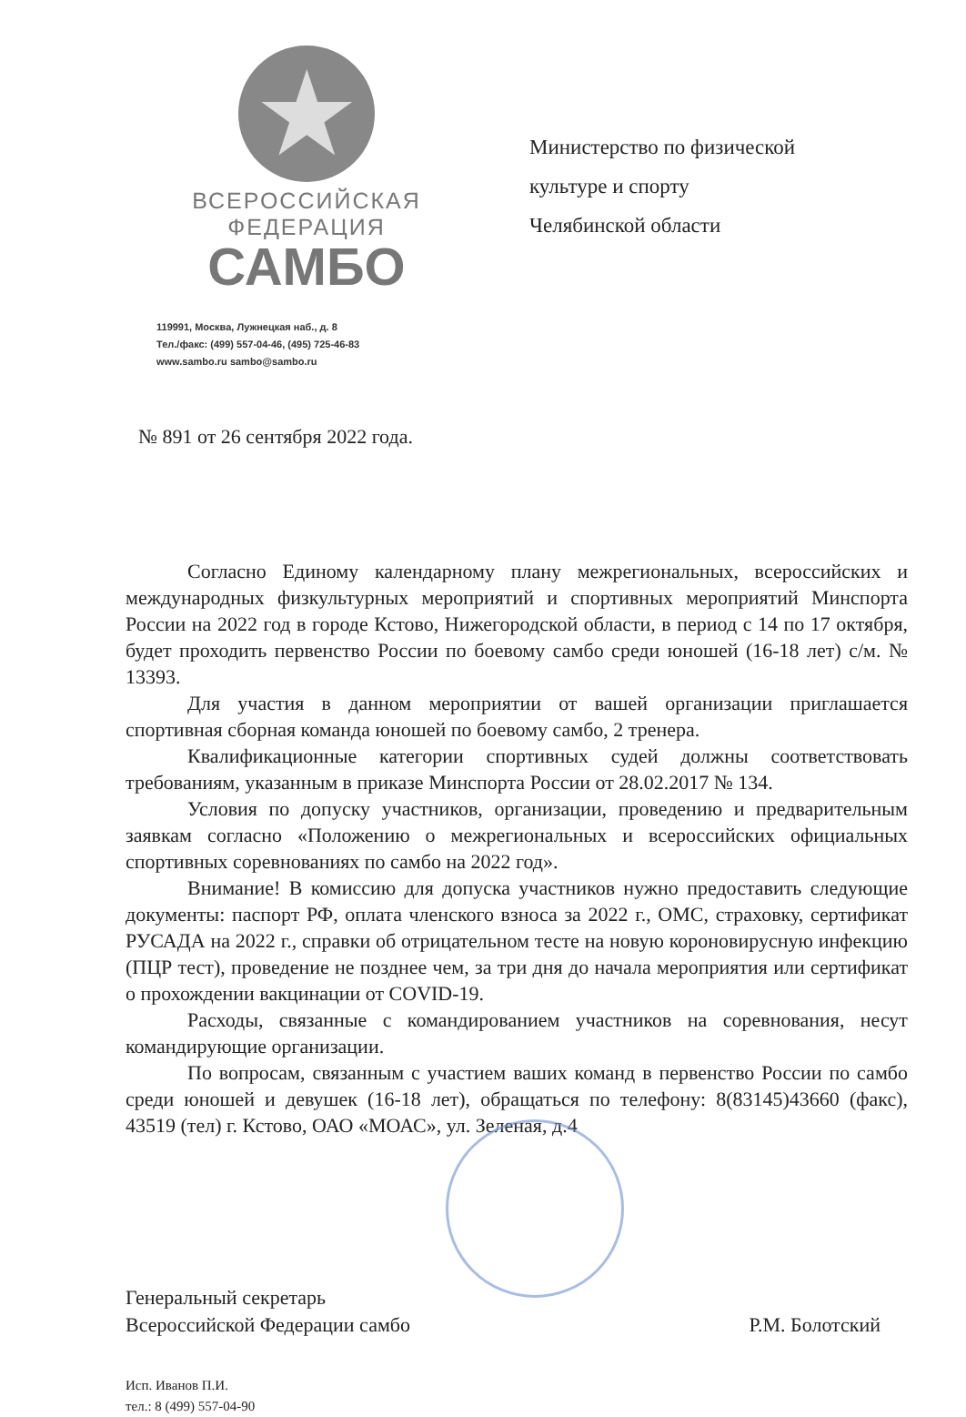★
ВСЕРОССИЙСКАЯ
ФЕДЕРАЦИЯ
САМБО
119991, Москва, Лужнецкая наб., д. 8
Тел./факс: (499) 557-04-46, (495) 725-46-83
www.sambo.ru sambo@sambo.ru
Министерство по физической
культуре и спорту
Челябинской области
№ 891 от 26 сентября 2022 года.
Согласно Единому календарному плану межрегиональных, всероссийских и международных физкультурных мероприятий и спортивных мероприятий Минспорта России на 2022 год в городе Кстово, Нижегородской области, в период с 14 по 17 октября, будет проходить первенство России по боевому самбо среди юношей (16-18 лет) с/м. № 13393.
Для участия в данном мероприятии от вашей организации приглашается спортивная сборная команда юношей по боевому самбо, 2 тренера.
Квалификационные категории спортивных судей должны соответствовать требованиям, указанным в приказе Минспорта России от 28.02.2017 № 134.
Условия по допуску участников, организации, проведению и предварительным заявкам согласно «Положению о межрегиональных и всероссийских официальных спортивных соревнованиях по самбо на 2022 год».
Внимание! В комиссию для допуска участников нужно предоставить следующие документы: паспорт РФ, оплата членского взноса за 2022 г., ОМС, страховку, сертификат РУСАДА на 2022 г., справки об отрицательном тесте на новую короновирусную инфекцию (ПЦР тест), проведение не позднее чем, за три дня до начала мероприятия или сертификат о прохождении вакцинации от COVID-19.
Расходы, связанные с командированием участников на соревнования, несут командирующие организации.
По вопросам, связанным с участием ваших команд в первенство России по самбо среди юношей и девушек (16-18 лет), обращаться по телефону: 8(83145)43660 (факс), 43519 (тел) г. Кстово, ОАО «МОАС», ул. Зеленая, д.4
Генеральный секретарь
Всероссийской Федерации самбо
Р.М. Болотский
Исп. Иванов П.И.
тел.: 8 (499) 557-04-90